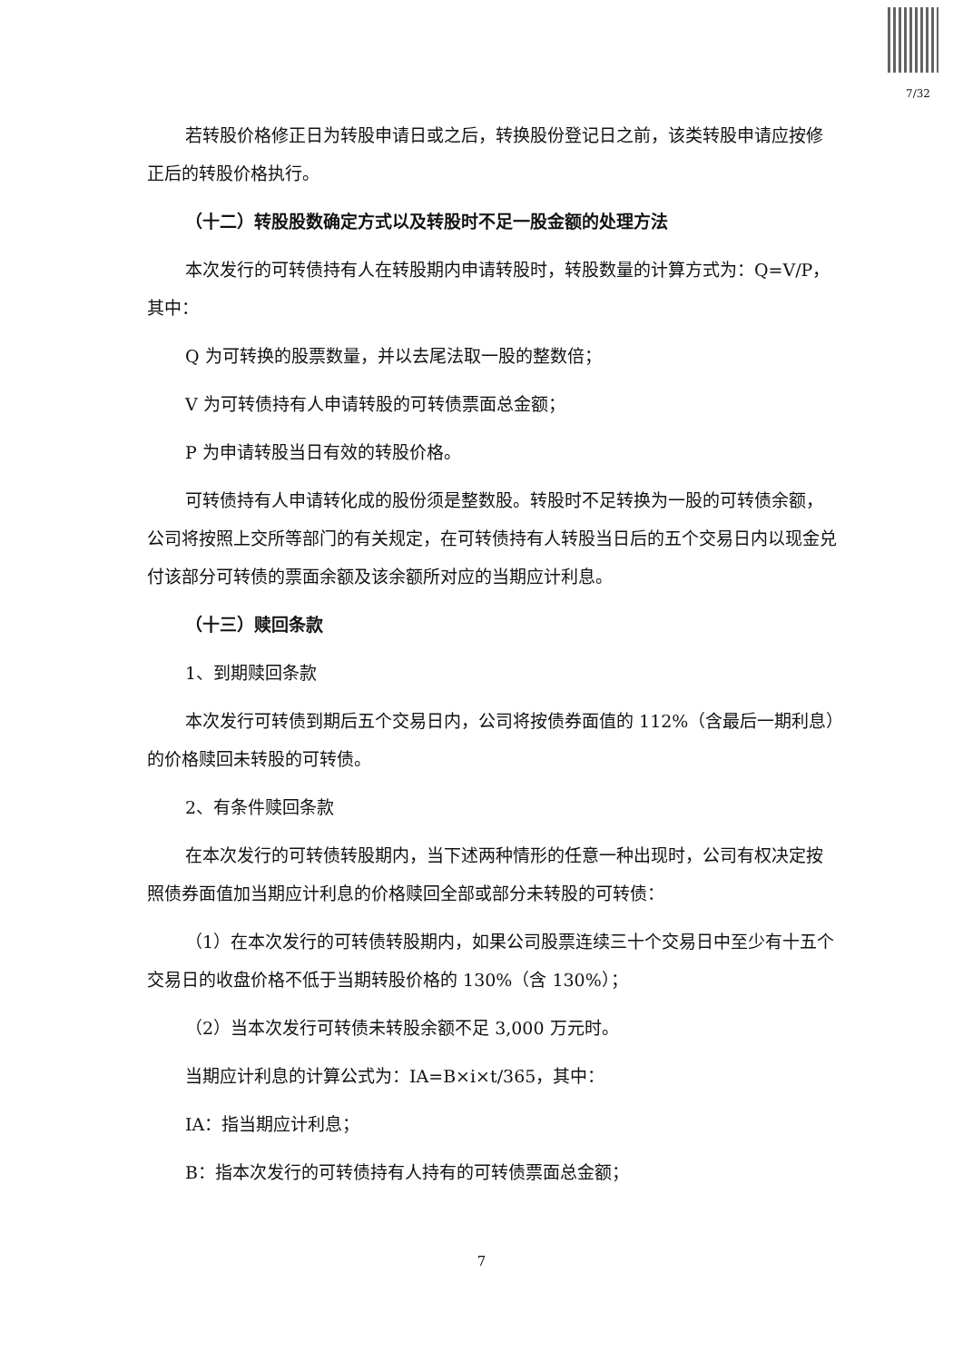7/32
若转股价格修正日为转股申请日或之后，转换股份登记日之前，该类转股申请应按修正后的转股价格执行。
（十二）转股股数确定方式以及转股时不足一股金额的处理方法
本次发行的可转债持有人在转股期内申请转股时，转股数量的计算方式为：Q=V/P，其中：
Q 为可转换的股票数量，并以去尾法取一股的整数倍；
V 为可转债持有人申请转股的可转债票面总金额；
P 为申请转股当日有效的转股价格。
可转债持有人申请转化成的股份须是整数股。转股时不足转换为一股的可转债余额，公司将按照上交所等部门的有关规定，在可转债持有人转股当日后的五个交易日内以现金兑付该部分可转债的票面余额及该余额所对应的当期应计利息。
（十三）赎回条款
1、到期赎回条款
本次发行可转债到期后五个交易日内，公司将按债券面值的 112%（含最后一期利息）的价格赎回未转股的可转债。
2、有条件赎回条款
在本次发行的可转债转股期内，当下述两种情形的任意一种出现时，公司有权决定按照债券面值加当期应计利息的价格赎回全部或部分未转股的可转债：
（1）在本次发行的可转债转股期内，如果公司股票连续三十个交易日中至少有十五个交易日的收盘价格不低于当期转股价格的 130%（含 130%）；
（2）当本次发行可转债未转股余额不足 3,000 万元时。
当期应计利息的计算公式为：IA=B×i×t/365，其中：
IA：指当期应计利息；
B：指本次发行的可转债持有人持有的可转债票面总金额；
7